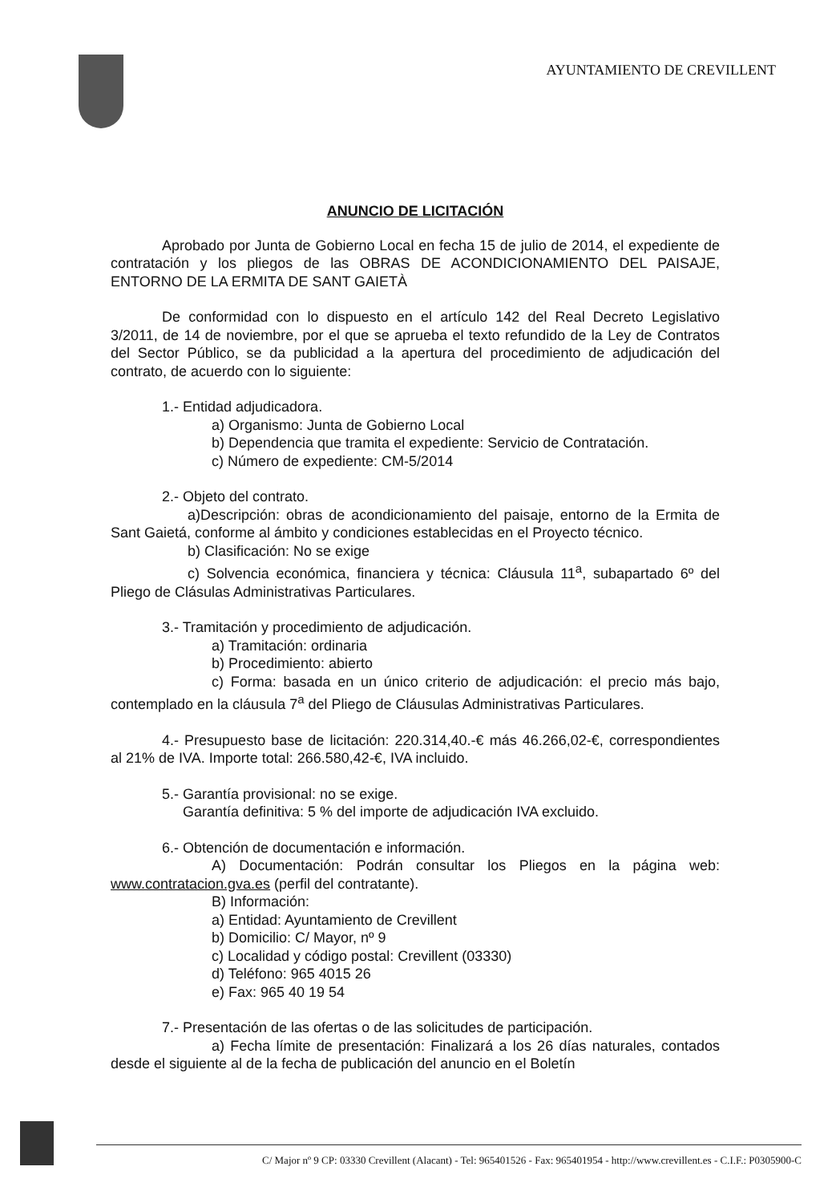AYUNTAMIENTO DE CREVILLENT
ANUNCIO DE LICITACIÓN
Aprobado por Junta de Gobierno Local en fecha 15 de julio de 2014, el expediente de contratación y los pliegos de las OBRAS DE ACONDICIONAMIENTO DEL PAISAJE, ENTORNO DE LA ERMITA DE SANT GAIETÀ
De conformidad con lo dispuesto en el artículo 142 del Real Decreto Legislativo 3/2011, de 14 de noviembre, por el que se aprueba el texto refundido de la Ley de Contratos del Sector Público, se da publicidad a la apertura del procedimiento de adjudicación del contrato, de acuerdo con lo siguiente:
1.- Entidad adjudicadora.
a) Organismo: Junta de Gobierno Local
b) Dependencia que tramita el expediente: Servicio de Contratación.
c) Número de expediente: CM-5/2014
2.- Objeto del contrato.
a)Descripción: obras de acondicionamiento del paisaje, entorno de la Ermita de Sant Gaietá, conforme al ámbito y condiciones establecidas en el Proyecto técnico.
b) Clasificación: No se exige
c) Solvencia económica, financiera y técnica: Cláusula 11<sup>a</sup>, subapartado 6º del Pliego de Clásulas Administrativas Particulares.
3.- Tramitación y procedimiento de adjudicación.
a) Tramitación: ordinaria
b) Procedimiento: abierto
c) Forma: basada en un único criterio de adjudicación: el precio más bajo, contemplado en la cláusula 7<sup>a</sup> del Pliego de Cláusulas Administrativas Particulares.
4.- Presupuesto base de licitación: 220.314,40.-€ más 46.266,02-€, correspondientes al 21% de IVA. Importe total: 266.580,42-€, IVA incluido.
5.- Garantía provisional: no se exige.
Garantía definitiva: 5 % del importe de adjudicación IVA excluido.
6.- Obtención de documentación e información.
A) Documentación: Podrán consultar los Pliegos en la página web: www.contratacion.gva.es (perfil del contratante).
B) Información:
a) Entidad: Ayuntamiento de Crevillent
b) Domicilio: C/ Mayor, nº 9
c) Localidad y código postal: Crevillent (03330)
d) Teléfono: 965 4015 26
e) Fax: 965 40 19 54
7.- Presentación de las ofertas o de las solicitudes de participación.
a) Fecha límite de presentación: Finalizará a los 26 días naturales, contados desde el siguiente al de la fecha de publicación del anuncio en el Boletín
C/ Major nº 9 CP: 03330 Crevillent (Alacant) - Tel: 965401526 - Fax: 965401954 - http://www.crevillent.es - C.I.F.: P0305900-C